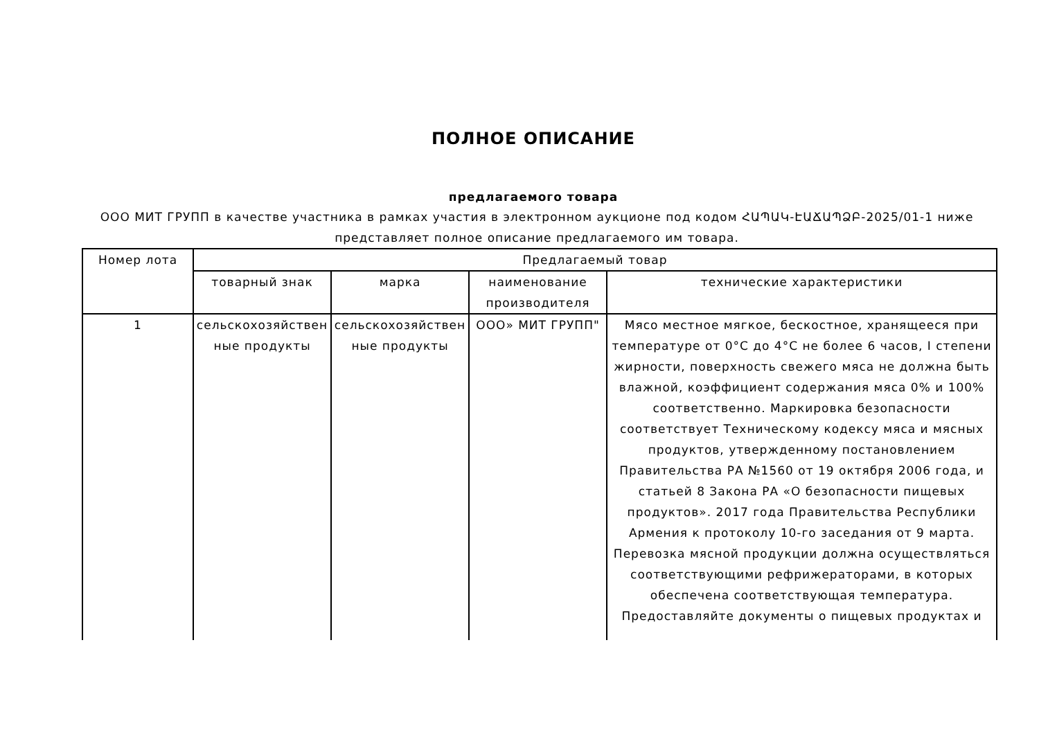ПОЛНОЕ ОПИСАНИЕ
предлагаемого товара
ООО МИТ ГРУПП в качестве участника в рамках участия в электронном аукционе под кодом ՀԱՊԱԿ-ԷԱՃԱՊՁԲ-2025/01-1 ниже представляет полное описание предлагаемого им товара.
| Номер лота | Предлагаемый товар | | | |
| --- | --- | --- | --- | --- |
| | товарный знак | марка | наименование производителя | технические характеристики |
| 1 | сельскохозяйствен ные продукты | сельскохозяйствен ные продукты | ООО» МИТ ГРУПП" | Мясо местное мягкое, бескостное, хранящееся при температуре от 0°С до 4°С не более 6 часов, I степени жирности, поверхность свежего мяса не должна быть влажной, коэффициент содержания мяса 0% и 100% соответственно. Маркировка безопасности соответствует Техническому кодексу мяса и мясных продуктов, утвержденному постановлением Правительства РА №1560 от 19 октября 2006 года, и статьей 8 Закона РА «О безопасности пищевых продуктов». 2017 года Правительства Республики Армения к протоколу 10-го заседания от 9 марта. Перевозка мясной продукции должна осуществляться соответствующими рефрижераторами, в которых обеспечена соответствующая температура. Предоставляйте документы о пищевых продуктах и |